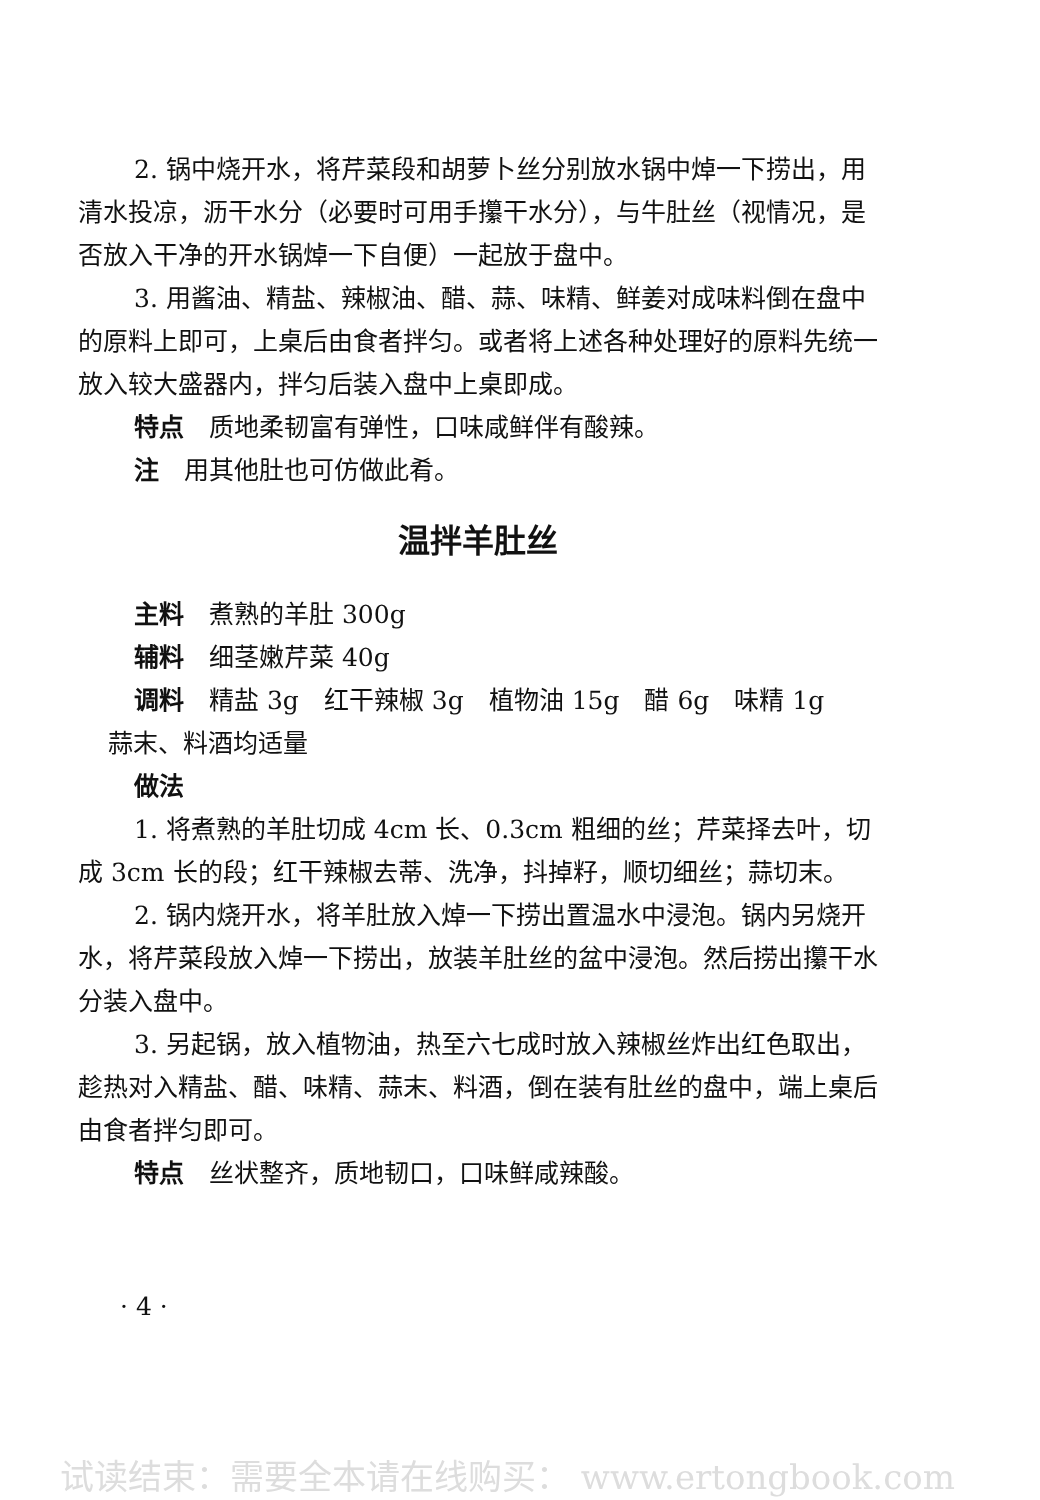2. 锅中烧开水，将芹菜段和胡萝卜丝分别放水锅中焯一下捞出，用清水投凉，沥干水分（必要时可用手攥干水分），与牛肚丝（视情况，是否放入干净的开水锅焯一下自便）一起放于盘中。
3. 用酱油、精盐、辣椒油、醋、蒜、味精、鲜姜对成味料倒在盘中的原料上即可，上桌后由食者拌匀。或者将上述各种处理好的原料先统一放入较大盛器内，拌匀后装入盘中上桌即成。
特点　质地柔韧富有弹性，口味咸鲜伴有酸辣。
注　用其他肚也可仿做此肴。
温拌羊肚丝
主料　煮熟的羊肚 300g
辅料　细茎嫩芹菜 40g
调料　精盐 3g　红干辣椒 3g　植物油 15g　醋 6g　味精 1g
蒜末、料酒均适量
做法
1. 将煮熟的羊肚切成 4cm 长、0.3cm 粗细的丝；芹菜择去叶，切成 3cm 长的段；红干辣椒去蒂、洗净，抖掉籽，顺切细丝；蒜切末。
2. 锅内烧开水，将羊肚放入焯一下捞出置温水中浸泡。锅内另烧开水，将芹菜段放入焯一下捞出，放装羊肚丝的盆中浸泡。然后捞出攥干水分装入盘中。
3. 另起锅，放入植物油，热至六七成时放入辣椒丝炸出红色取出，趁热对入精盐、醋、味精、蒜末、料酒，倒在装有肚丝的盘中，端上桌后由食者拌匀即可。
特点　丝状整齐，质地韧口，口味鲜咸辣酸。
· 4 ·
试读结束：需要全本请在线购买： www.ertongbook.com